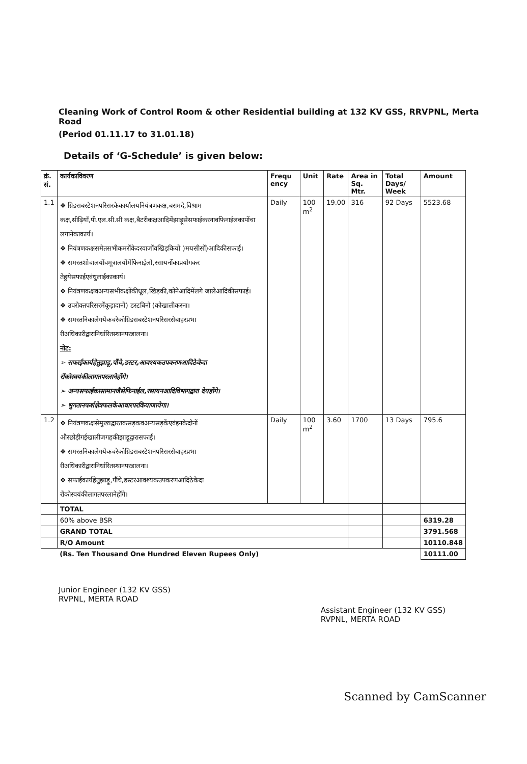Cleaning Work of Control Room & other Residential building at 132 KV GSS, RRVPNL, Merta Road
(Period 01.11.17 to 31.01.18)
Details of ‘G-Schedule’ is given below:
| क्रं. सं. | कार्यकाविवरण | Frequ ency | Unit | Rate | Area in Sq. Mtr. | Total Days/ Week | Amount |
| --- | --- | --- | --- | --- | --- | --- | --- |
| 1.1 | ❖ ग्रिडसबस्टेशनपरिसरकेकार्यालयनियंत्रणकक्ष,बरामदे,विश्राम कक्ष,सीढ़ियाँ,पी.एल.सी.सी कक्ष,बैटरीकक्षआदिमेंझाड़ूसेसफाईकरनावफिनाईलकापोंचा लगानेकाकार्य। ❖ नियंत्रणकक्षसमेतसभीकमरोंकेदरवाजोंवखिड़कियों )मयसीसों)आदिकीसफाई। ❖ समस्तशोचालयोंवमूत्रालयोंमेंफिनाईलो,रसायनोंकाप्रयोगकर तेहुयेसफाईएवंधुलाईकाकार्य। ❖ नियंत्रणकक्षवअन्यसभीकक्षोंकीधूल,खिड़की,कोनेआदिमेंलगे जालेआदिकीसफाई। ❖ उपरोक्तपरिसरमेंकूड़ादानों) डस्टबिनो (कोखालीकरना। ❖ समस्तनिकालेगयेकचरेकोग्रिडसबस्टेशनपरिसरसेबाहरप्रभा रीअधिकारीद्वारानिर्धारितस्थानपरडालना। नोट: ➢ सफाईकार्यहेतुझाड़ू,पौंचे,डस्टर,आवश्यकउपकरणआदिठेकेदा रोंकोस्वयंकीलागतपरलानेहोंगे। ➢ अन्यसफाईकासामानजैसेफिनाईल,रसायनआदिविभागद्वारा देयहोंगे। ➢ भुगतानफर्शक्षेत्रफलकेआधारपरकियाजायेगा। | Daily | 100 m<sup>2</sup> | 19.00 | 316 | 92 Days | 5523.68 |
| 1.2 | ❖ नियंत्रणकक्षसेमुख्यद्वारतकसड़कवअन्यसड़केंएवंइनकेदोनों औरछोड़ीगईखालीजगहकीझाड़ूद्वारासफाई। ❖ समस्तनिकालेगयेकचरेकोग्रिडसबस्टेशनपरिसरसेबाहरप्रभा रीअधिकारीद्वारानिर्धारितस्थानपरडालना। ❖ सफाईकार्यहेतुझाड़ू,पौंचे,डस्टरआवश्यकउपकरणआदिठेकेदा रोंकोस्वयंकीलागतपरलानेहोंगे। | Daily | 100 m<sup>2</sup> | 3.60 | 1700 | 13 Days | 795.6 |
| | TOTAL | | | | | | |
| | 60% above BSR | | | | | | 6319.28 |
| | GRAND TOTAL | | | | | | 3791.568 |
| | R/O Amount | | | | | | 10110.848 |
| | (Rs. Ten Thousand One Hundred Eleven Rupees Only) | | | | | | 10111.00 |
Junior Engineer (132 KV GSS)
RVPNL, MERTA ROAD
Assistant Engineer (132 KV GSS)
RVPNL, MERTA ROAD
Scanned by CamScanner